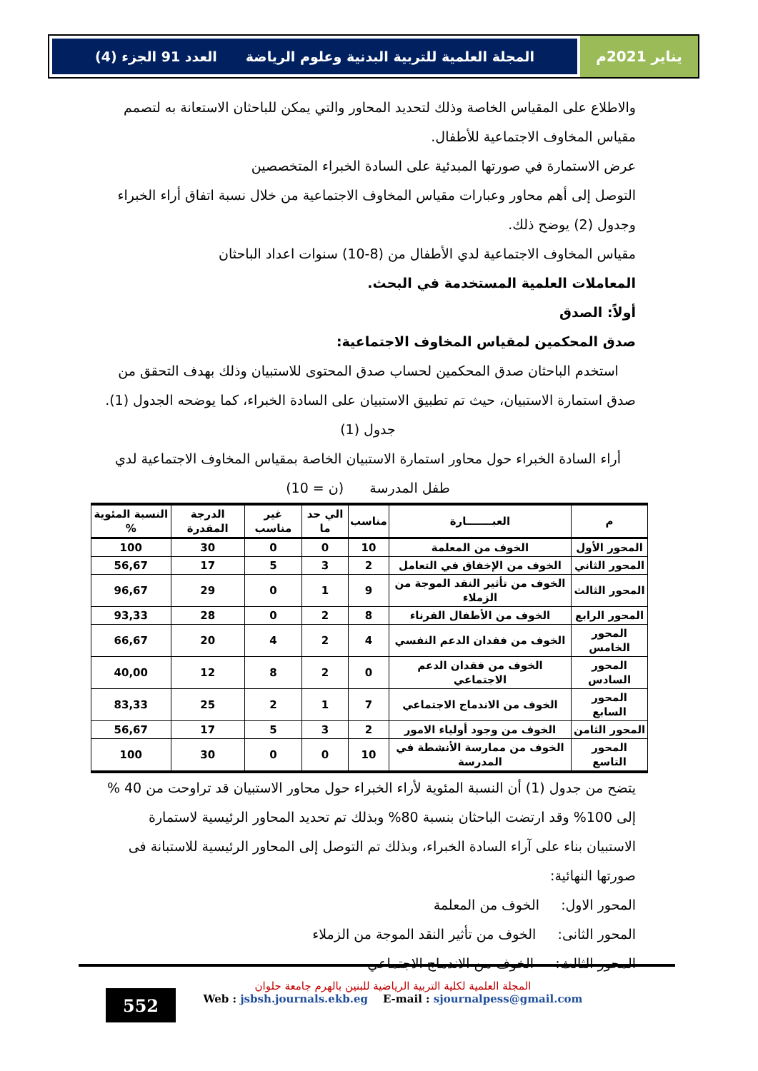يناير 2021م
المجلة العلمية للتربية البدنية وعلوم الرياضة العدد 91 الجزء (4)
والاطلاع على المقياس الخاصة وذلك لتحديد المحاور والتي يمكن للباحثان الاستعانة به لتصمم مقياس المخاوف الاجتماعية للأطفال.
عرض الاستمارة في صورتها المبدئية على السادة الخبراء المتخصصين
التوصل إلى أهم محاور وعبارات مقياس المخاوف الاجتماعية من خلال نسبة اتفاق أراء الخبراء وجدول (2) يوضح ذلك.
مقياس المخاوف الاجتماعية لدي الأطفال من (8-10) سنوات اعداد الباحثان
المعاملات العلمية المستخدمة في البحث.
أولاً: الصدق
صدق المحكمين لمقياس المخاوف الاجتماعية:
استخدم الباحثان صدق المحكمين لحساب صدق المحتوى للاستبيان وذلك بهدف التحقق من صدق استمارة الاستبيان، حيث تم تطبيق الاستبيان على السادة الخبراء، كما يوضحه الجدول (1).
جدول (1)
أراء السادة الخبراء حول محاور استمارة الاستبيان الخاصة بمقياس المخاوف الاجتماعية لدي طفل المدرسة (ن = 10)
| م | العبـــــــارة | مناسب | الي حد ما | غير مناسب | الدرجة المقدرة | النسبة المئوية % |
| --- | --- | --- | --- | --- | --- | --- |
| المحور الأول | الخوف من المعلمة | 10 | 0 | 0 | 30 | 100 |
| المحور الثاني | الخوف من الإخفاق في التعامل | 2 | 3 | 5 | 17 | 56,67 |
| المحور الثالث | الخوف من تأثير النقد الموجة من الزملاء | 9 | 1 | 0 | 29 | 96,67 |
| المحور الرابع | الخوف من الأطفال القرناء | 8 | 2 | 0 | 28 | 93,33 |
| المحور الخامس | الخوف من فقدان الدعم النفسي | 4 | 2 | 4 | 20 | 66,67 |
| المحور السادس | الخوف من فقدان الدعم الاجتماعي | 0 | 2 | 8 | 12 | 40,00 |
| المحور السابع | الخوف من الاندماج الاجتماعي | 7 | 1 | 2 | 25 | 83,33 |
| المحور الثامن | الخوف من وجود أولياء الامور | 2 | 3 | 5 | 17 | 56,67 |
| المحور التاسع | الخوف من ممارسة الأنشطة في المدرسة | 10 | 0 | 0 | 30 | 100 |
يتضح من جدول (1) أن النسبة المئوية لأراء الخبراء حول محاور الاستبيان قد تراوحت من 40 % إلى 100% وقد ارتضت الباحثان بنسبة 80% وبذلك تم تحديد المحاور الرئيسية لاستمارة الاستبيان بناء على آراء السادة الخبراء، وبذلك تم التوصل إلى المحاور الرئيسية للاستبانة فى صورتها النهائية:
المحور الاول: الخوف من المعلمة
المحور الثانى: الخوف من تأثير النقد الموجة من الزملاء
المحور الثالث: الخوف من الاندماج الاجتماعي
552
المجلة العلمية لكلية التربية الرياضية للبنين بالهرم جامعة حلوان
Web : jsbsh.journals.ekb.eg E-mail : sjournalpess@gmail.com